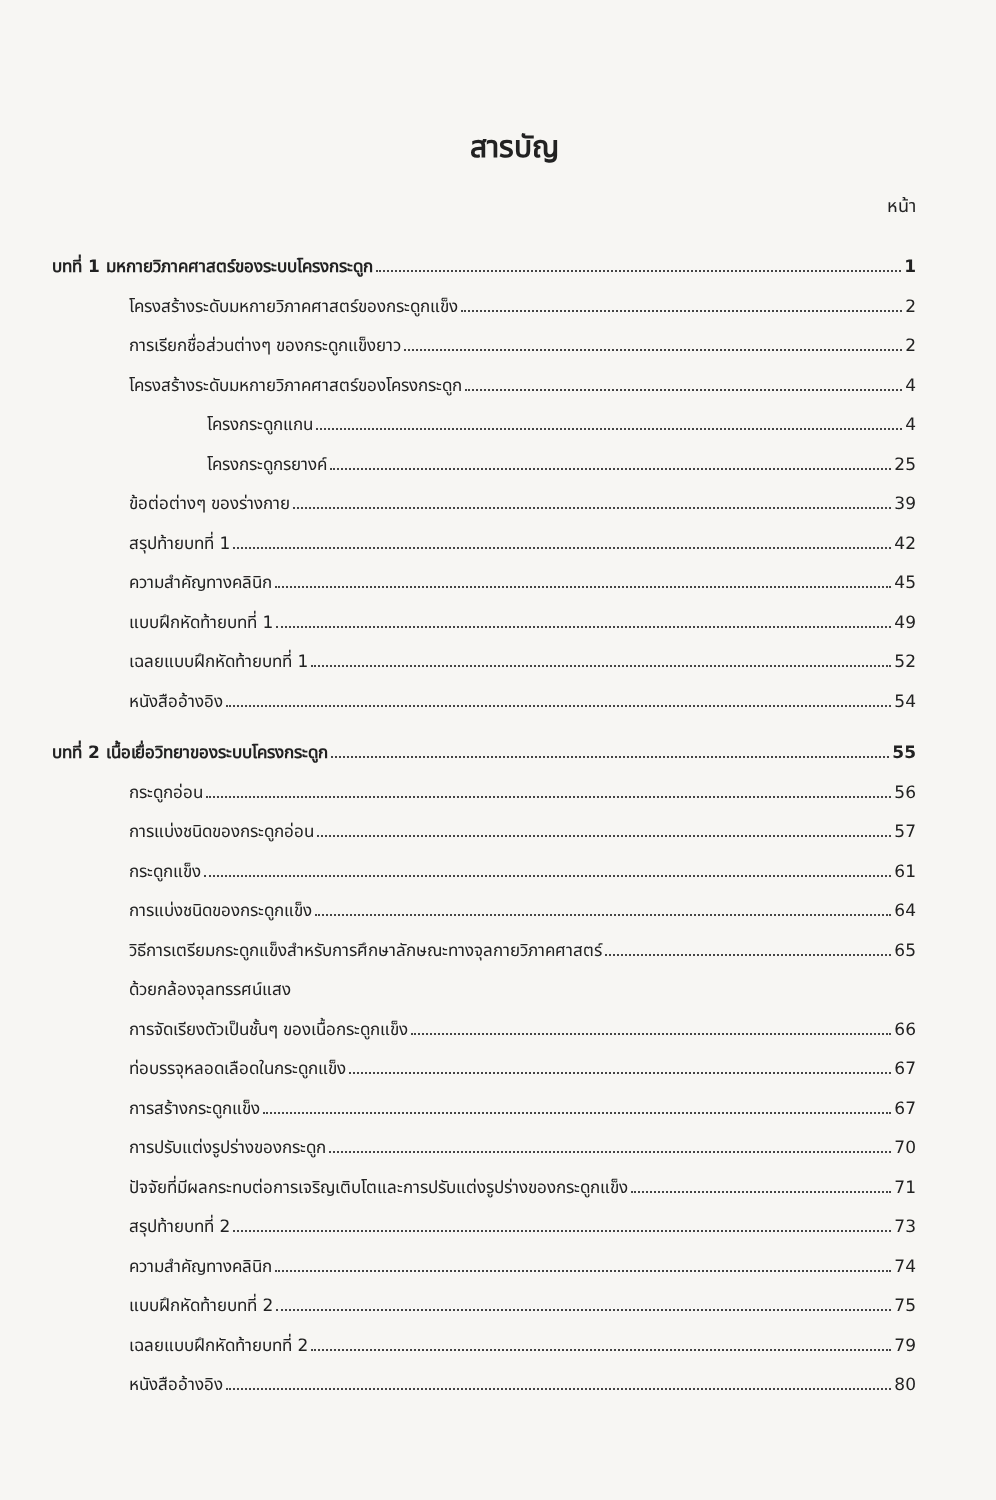สารบัญ
หน้า
บทที่ 1 มหกายวิภาคศาสตร์ของระบบโครงกระดูก 1
โครงสร้างระดับมหกายวิภาคศาสตร์ของกระดูกแข็ง 2
การเรียกชื่อส่วนต่างๆ ของกระดูกแข็งยาว 2
โครงสร้างระดับมหกายวิภาคศาสตร์ของโครงกระดูก 4
โครงกระดูกแกน 4
โครงกระดูกรยางค์ 25
ข้อต่อต่างๆ ของร่างกาย 39
สรุปท้ายบทที่ 1 42
ความสำคัญทางคลินิก 45
แบบฝึกหัดท้ายบทที่ 1 49
เฉลยแบบฝึกหัดท้ายบทที่ 1 52
หนังสืออ้างอิง 54
บทที่ 2 เนื้อเยื่อวิทยาของระบบโครงกระดูก 55
กระดูกอ่อน 56
การแบ่งชนิดของกระดูกอ่อน 57
กระดูกแข็ง 61
การแบ่งชนิดของกระดูกแข็ง 64
วิธีการเตรียมกระดูกแข็งสำหรับการศึกษาลักษณะทางจุลกายวิภาคศาสตร์ 65
ด้วยกล้องจุลทรรศน์แสง
การจัดเรียงตัวเป็นชั้นๆ ของเนื้อกระดูกแข็ง 66
ท่อบรรจุหลอดเลือดในกระดูกแข็ง 67
การสร้างกระดูกแข็ง 67
การปรับแต่งรูปร่างของกระดูก 70
ปัจจัยที่มีผลกระทบต่อการเจริญเติบโตและการปรับแต่งรูปร่างของกระดูกแข็ง 71
สรุปท้ายบทที่ 2 73
ความสำคัญทางคลินิก 74
แบบฝึกหัดท้ายบทที่ 2 75
เฉลยแบบฝึกหัดท้ายบทที่ 2 79
หนังสืออ้างอิง 80